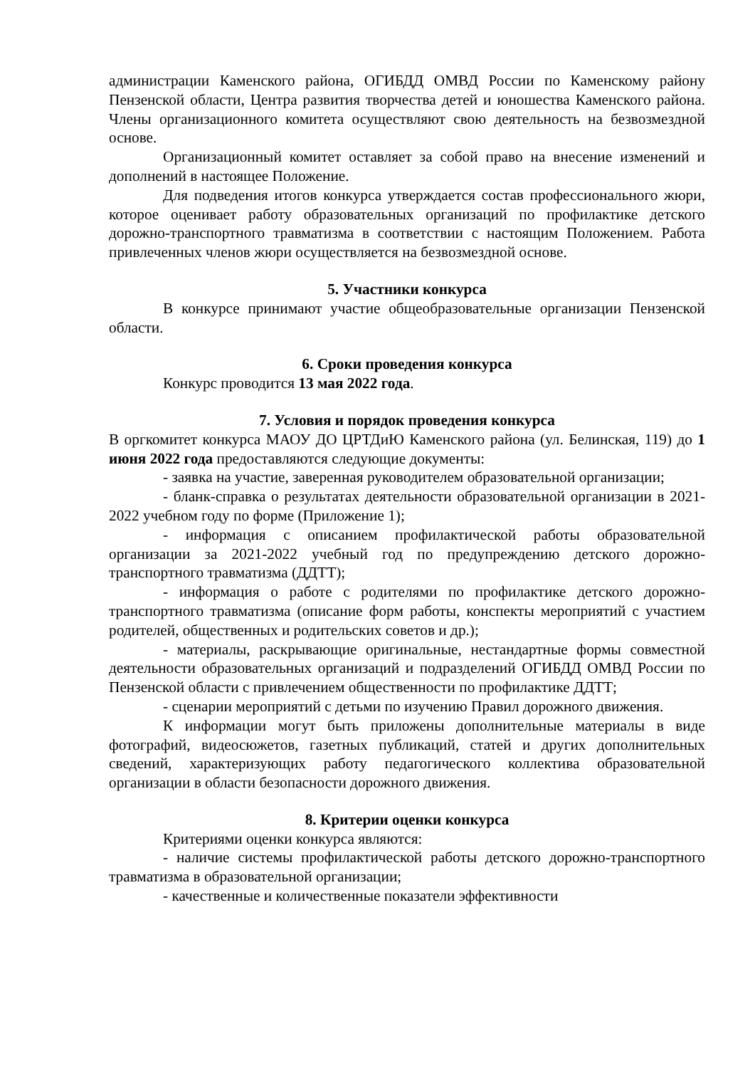администрации Каменского района, ОГИБДД ОМВД России по Каменскому району Пензенской области, Центра развития творчества детей и юношества Каменского района. Члены организационного комитета осуществляют свою деятельность на безвозмездной основе.
Организационный комитет оставляет за собой право на внесение изменений и дополнений в настоящее Положение.
Для подведения итогов конкурса утверждается состав профессионального жюри, которое оценивает работу образовательных организаций по профилактике детского дорожно-транспортного травматизма в соответствии с настоящим Положением. Работа привлеченных членов жюри осуществляется на безвозмездной основе.
5. Участники конкурса
В конкурсе принимают участие общеобразовательные организации Пензенской области.
6. Сроки проведения конкурса
Конкурс проводится 13 мая 2022 года.
7. Условия и порядок проведения конкурса
В оргкомитет конкурса МАОУ ДО ЦРТДиЮ Каменского района (ул. Белинская, 119) до 1 июня 2022 года предоставляются следующие документы:
- заявка на участие, заверенная руководителем образовательной организации;
- бланк-справка о результатах деятельности образовательной организации в 2021-2022 учебном году по форме (Приложение 1);
- информация с описанием профилактической работы образовательной организации за 2021-2022 учебный год по предупреждению детского дорожно-транспортного травматизма (ДДТТ);
- информация о работе с родителями по профилактике детского дорожно-транспортного травматизма (описание форм работы, конспекты мероприятий с участием родителей, общественных и родительских советов и др.);
- материалы, раскрывающие оригинальные, нестандартные формы совместной деятельности образовательных организаций и подразделений ОГИБДД ОМВД России по Пензенской области с привлечением общественности по профилактике ДДТТ;
- сценарии мероприятий с детьми по изучению Правил дорожного движения.
К информации могут быть приложены дополнительные материалы в виде фотографий, видеосюжетов, газетных публикаций, статей и других дополнительных сведений, характеризующих работу педагогического коллектива образовательной организации в области безопасности дорожного движения.
8. Критерии оценки конкурса
Критериями оценки конкурса являются:
- наличие системы профилактической работы детского дорожно-транспортного травматизма в образовательной организации;
- качественные и количественные показатели эффективности